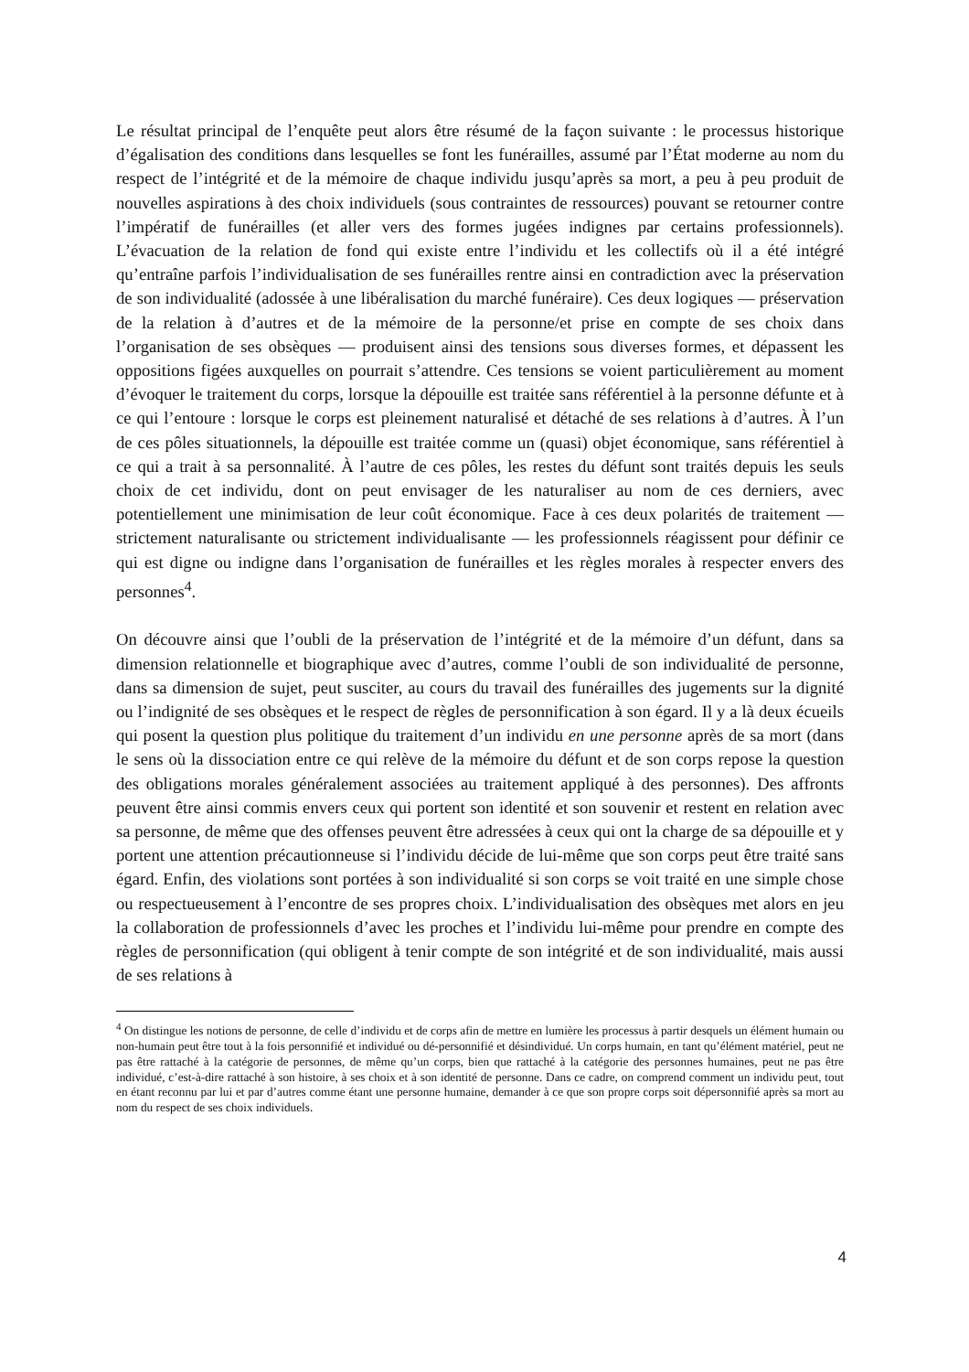Le résultat principal de l’enquête peut alors être résumé de la façon suivante : le processus historique d’égalisation des conditions dans lesquelles se font les funérailles, assumé par l’État moderne au nom du respect de l’intégrité et de la mémoire de chaque individu jusqu’après sa mort, a peu à peu produit de nouvelles aspirations à des choix individuels (sous contraintes de ressources) pouvant se retourner contre l’impératif de funérailles (et aller vers des formes jugées indignes par certains professionnels). L’évacuation de la relation de fond qui existe entre l’individu et les collectifs où il a été intégré qu’entraîne parfois l’individualisation de ses funérailles rentre ainsi en contradiction avec la préservation de son individualité (adossée à une libéralisation du marché funéraire). Ces deux logiques — préservation de la relation à d’autres et de la mémoire de la personne/et prise en compte de ses choix dans l’organisation de ses obsèques — produisent ainsi des tensions sous diverses formes, et dépassent les oppositions figées auxquelles on pourrait s’attendre. Ces tensions se voient particulièrement au moment d’évoquer le traitement du corps, lorsque la dépouille est traitée sans référentiel à la personne défunte et à ce qui l’entoure : lorsque le corps est pleinement naturalisé et détaché de ses relations à d’autres. À l’un de ces pôles situationnels, la dépouille est traitée comme un (quasi) objet économique, sans référentiel à ce qui a trait à sa personnalité. À l’autre de ces pôles, les restes du défunt sont traités depuis les seuls choix de cet individu, dont on peut envisager de les naturaliser au nom de ces derniers, avec potentiellement une minimisation de leur coût économique. Face à ces deux polarités de traitement — strictement naturalisante ou strictement individualisante — les professionnels réagissent pour définir ce qui est digne ou indigne dans l’organisation de funérailles et les règles morales à respecter envers des personnes<sup>4</sup>.
On découvre ainsi que l’oubli de la préservation de l’intégrité et de la mémoire d’un défunt, dans sa dimension relationnelle et biographique avec d’autres, comme l’oubli de son individualité de personne, dans sa dimension de sujet, peut susciter, au cours du travail des funérailles des jugements sur la dignité ou l’indignité de ses obsèques et le respect de règles de personnification à son égard. Il y a là deux écueils qui posent la question plus politique du traitement d’un individu en une personne après de sa mort (dans le sens où la dissociation entre ce qui relève de la mémoire du défunt et de son corps repose la question des obligations morales généralement associées au traitement appliqué à des personnes). Des affronts peuvent être ainsi commis envers ceux qui portent son identité et son souvenir et restent en relation avec sa personne, de même que des offenses peuvent être adressées à ceux qui ont la charge de sa dépouille et y portent une attention précautionneuse si l’individu décide de lui-même que son corps peut être traité sans égard. Enfin, des violations sont portées à son individualité si son corps se voit traité en une simple chose ou respectueusement à l’encontre de ses propres choix. L’individualisation des obsèques met alors en jeu la collaboration de professionnels d’avec les proches et l’individu lui-même pour prendre en compte des règles de personnification (qui obligent à tenir compte de son intégrité et de son individualité, mais aussi de ses relations à
<sup>4</sup> On distingue les notions de personne, de celle d’individu et de corps afin de mettre en lumière les processus à partir desquels un élément humain ou non-humain peut être tout à la fois personnifié et individué ou dé-personnifié et désindividué. Un corps humain, en tant qu’élément matériel, peut ne pas être rattaché à la catégorie de personnes, de même qu’un corps, bien que rattaché à la catégorie des personnes humaines, peut ne pas être individué, c’est-à-dire rattaché à son histoire, à ses choix et à son identité de personne. Dans ce cadre, on comprend comment un individu peut, tout en étant reconnu par lui et par d’autres comme étant une personne humaine, demander à ce que son propre corps soit dépersonnifié après sa mort au nom du respect de ses choix individuels.
4